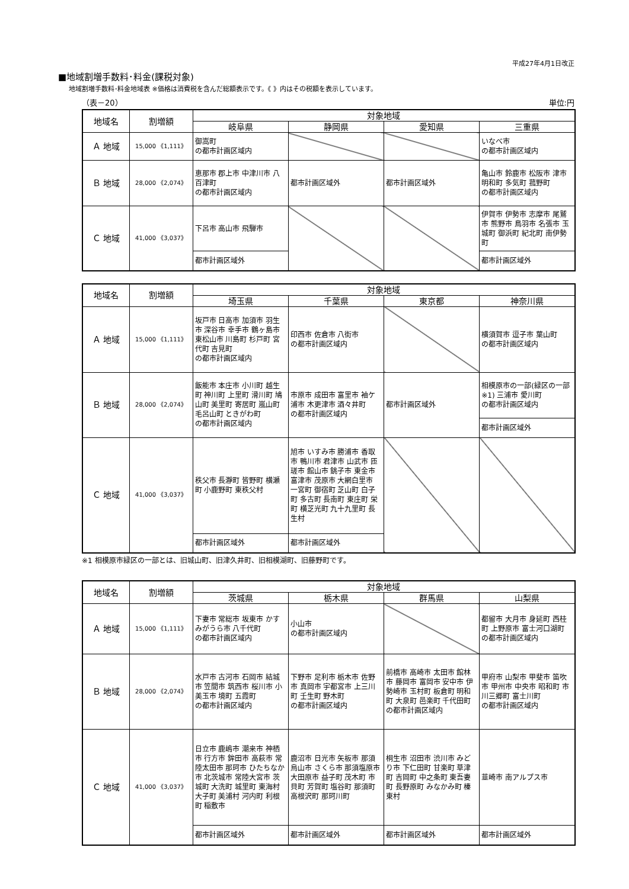平成27年4月1日改正
■地域割増手数料･料金(課税対象)
地域割増手数料･料金地域表 ※価格は消費税を含んだ総額表示です。《 》内はその税額を表示しています。
（表－20） 単位:円
| 地域名 | 割増額 | 対象地域 | | | |
| --- | --- | --- | --- | --- | --- |
| | | 岐阜県 | 静岡県 | 愛知県 | 三重県 |
| Ａ 地域 | 15,000 《1,111》 | 御嵩町 の都市計画区域内 | | | いなべ市 の都市計画区域内 |
| Ｂ 地域 | 28,000 《2,074》 | 恵那市 郡上市 中津川市 八百津町 の都市計画区域内 | 都市計画区域外 | 都市計画区域外 | 亀山市 鈴鹿市 松阪市 津市 明和町 多気町 菰野町 の都市計画区域内 |
| Ｃ 地域 | 41,000 《3,037》 | 下呂市 高山市 飛騨市 | | | 伊賀市 伊勢市 志摩市 尾鷲市 熊野市 鳥羽市 名張市 玉城町 御浜町 紀北町 南伊勢町 |
| | | 都市計画区域外 | | | 都市計画区域外 |
| 地域名 | 割増額 | 対象地域 | | | |
| --- | --- | --- | --- | --- | --- |
| | | 埼玉県 | 千葉県 | 東京都 | 神奈川県 |
| Ａ 地域 | 15,000 《1,111》 | 坂戸市 日高市 加須市 羽生市 深谷市 幸手市 鶴ヶ島市 東松山市 川島町 杉戸町 宮代町 吉見町 の都市計画区域内 | 印西市 佐倉市 八街市 の都市計画区域内 | | 横須賀市 逗子市 葉山町 の都市計画区域内 |
| Ｂ 地域 | 28,000 《2,074》 | 飯能市 本庄市 小川町 越生町 神川町 上里町 滑川町 鳩山町 美里町 寄居町 嵐山町 毛呂山町 ときがわ町 の都市計画区域内 | 市原市 成田市 富里市 袖ケ浦市 木更津市 酒々井町 の都市計画区域内 | 都市計画区域外 | 相模原市の一部(緑区の一部※1) 三浦市 愛川町 の都市計画区域内 |
| | | | | | 都市計画区域外 |
| Ｃ 地域 | 41,000 《3,037》 | 秩父市 長瀞町 皆野町 横瀬町 小鹿野町 東秩父村 | 旭市 いすみ市 勝浦市 香取市 鴨川市 君津市 山武市 匝瑳市 館山市 銚子市 東金市 富津市 茂原市 大網白里市 一宮町 御宿町 芝山町 白子町 多古町 長南町 東庄町 栄町 横芝光町 九十九里町 長生村 | | |
| | | 都市計画区域外 | 都市計画区域外 | | |
※1 相模原市緑区の一部とは、旧城山町、旧津久井町、旧相模湖町、旧藤野町です。
| 地域名 | 割増額 | 対象地域 | | | |
| --- | --- | --- | --- | --- | --- |
| | | 茨城県 | 栃木県 | 群馬県 | 山梨県 |
| Ａ 地域 | 15,000 《1,111》 | 下妻市 常総市 坂東市 かすみがうら市 八千代町 の都市計画区域内 | 小山市 の都市計画区域内 | | 都留市 大月市 身延町 西桂町 上野原市 富士河口湖町 の都市計画区域内 |
| Ｂ 地域 | 28,000 《2,074》 | 水戸市 古河市 石岡市 結城市 笠間市 筑西市 桜川市 小美玉市 境町 五霞町 の都市計画区域内 | 下野市 足利市 栃木市 佐野市 真岡市 宇都宮市 上三川町 壬生町 野木町 の都市計画区域内 | 前橋市 高崎市 太田市 館林市 藤岡市 富岡市 安中市 伊勢崎市 玉村町 板倉町 明和町 大泉町 邑楽町 千代田町 の都市計画区域内 | 甲府市 山梨市 甲斐市 笛吹市 甲州市 中央市 昭和町 市川三郷町 富士川町 の都市計画区域内 |
| Ｃ 地域 | 41,000 《3,037》 | 日立市 鹿嶋市 潮来市 神栖市 行方市 鉾田市 高萩市 常陸太田市 那珂市 ひたちなか市 北茨城市 常陸大宮市 茨城町 大洗町 城里町 東海村 大子町 美浦村 河内町 利根町 稲敷市 | 鹿沼市 日光市 矢板市 那須烏山市 さくら市 那須塩原市 大田原市 益子町 茂木町 市貝町 芳賀町 塩谷町 那須町 高根沢町 那珂川町 | 桐生市 沼田市 渋川市 みどり市 下仁田町 甘楽町 草津町 吉岡町 中之条町 東吾妻町 長野原町 みなかみ町 榛東村 | 韮崎市 南アルプス市 |
| | | 都市計画区域外 | 都市計画区域外 | 都市計画区域外 | 都市計画区域外 |